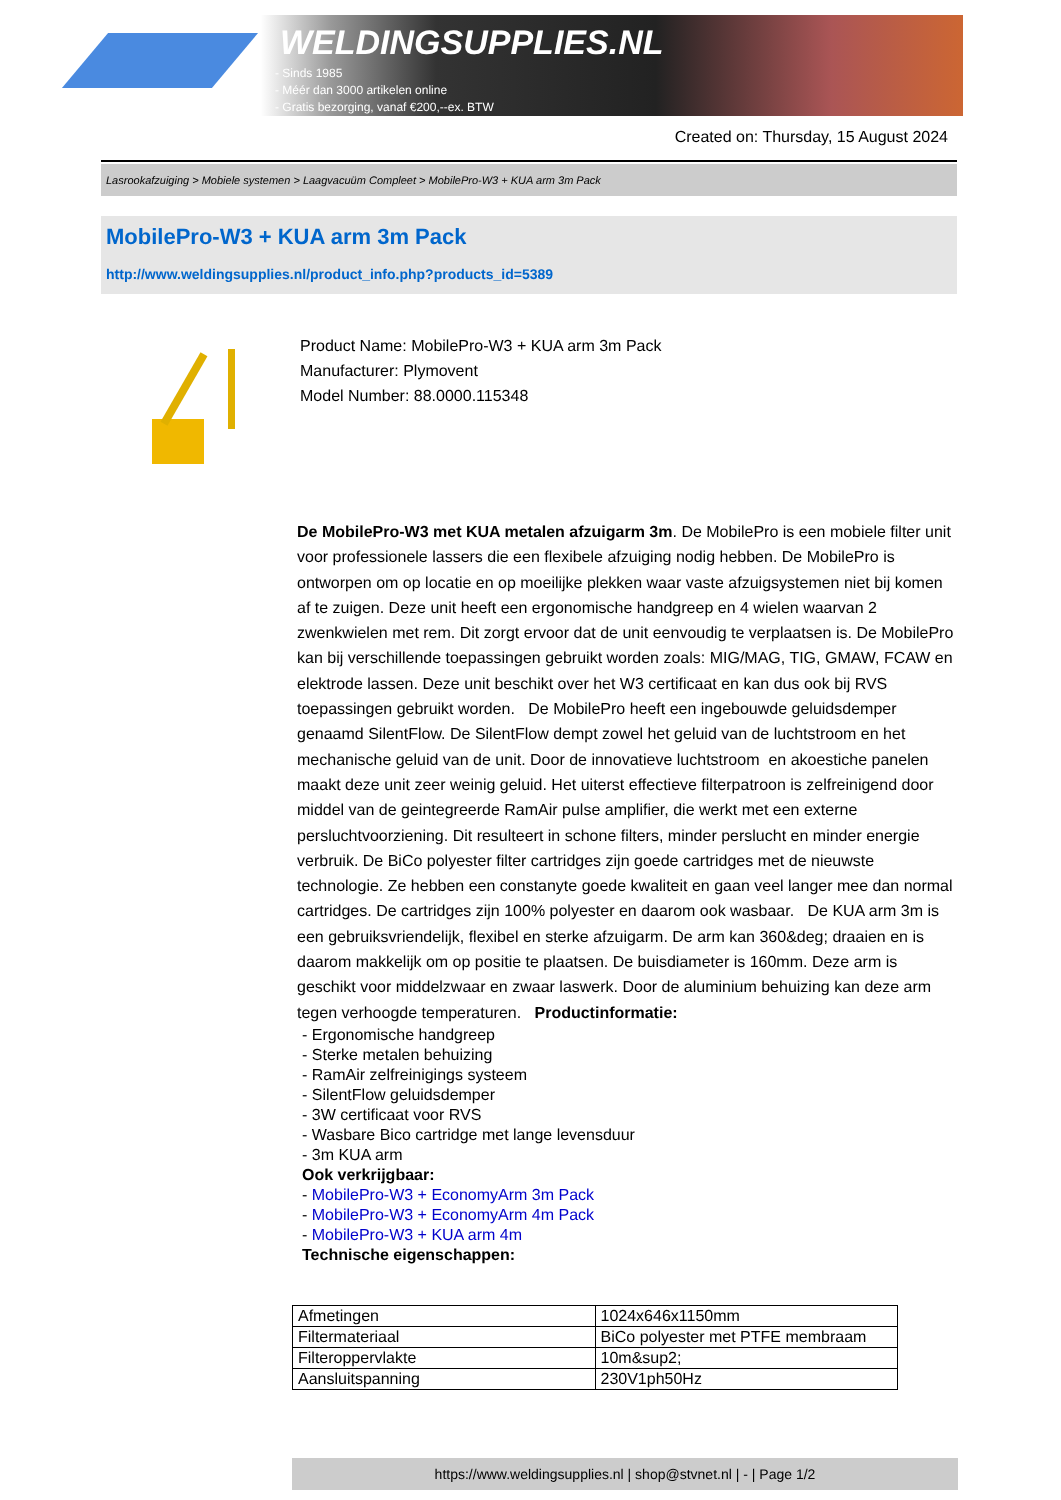WELDINGSUPPLIES.NL
- Sinds 1985
- Méér dan 3000 artikelen online
- Gratis bezorging, vanaf €200,--ex. BTW
Created on: Thursday, 15 August 2024
Lasrookafzuiging > Mobiele systemen > Laagvacuüm Compleet > MobilePro-W3 + KUA arm 3m Pack
MobilePro-W3 + KUA arm 3m Pack
http://www.weldingsupplies.nl/product_info.php?products_id=5389
Product Name: MobilePro-W3 + KUA arm 3m Pack
Manufacturer: Plymovent
Model Number: 88.0000.115348
De MobilePro-W3 met KUA metalen afzuigarm 3m. De MobilePro is een mobiele filter unit voor professionele lassers die een flexibele afzuiging nodig hebben. De MobilePro is ontworpen om op locatie en op moeilijke plekken waar vaste afzuigsystemen niet bij komen af te zuigen. Deze unit heeft een ergonomische handgreep en 4 wielen waarvan 2 zwenkwielen met rem. Dit zorgt ervoor dat de unit eenvoudig te verplaatsen is. De MobilePro kan bij verschillende toepassingen gebruikt worden zoals: MIG/MAG, TIG, GMAW, FCAW en elektrode lassen. Deze unit beschikt over het W3 certificaat en kan dus ook bij RVS toepassingen gebruikt worden. De MobilePro heeft een ingebouwde geluidsdemper genaamd SilentFlow. De SilentFlow dempt zowel het geluid van de luchtstroom en het mechanische geluid van de unit. Door de innovatieve luchtstroom en akoestiche panelen maakt deze unit zeer weinig geluid. Het uiterst effectieve filterpatroon is zelfreinigend door middel van de geintegreerde RamAir pulse amplifier, die werkt met een externe persluchtvoorziening. Dit resulteert in schone filters, minder perslucht en minder energie verbruik. De BiCo polyester filter cartridges zijn goede cartridges met de nieuwste technologie. Ze hebben een constanyte goede kwaliteit en gaan veel langer mee dan normal cartridges. De cartridges zijn 100% polyester en daarom ook wasbaar. De KUA arm 3m is een gebruiksvriendelijk, flexibel en sterke afzuigarm. De arm kan 360&deg; draaien en is daarom makkelijk om op positie te plaatsen. De buisdiameter is 160mm. Deze arm is geschikt voor middelzwaar en zwaar laswerk. Door de aluminium behuizing kan deze arm tegen verhoogde temperaturen. Productinformatie:
- Ergonomische handgreep
- Sterke metalen behuizing
- RamAir zelfreinigings systeem
- SilentFlow geluidsdemper
- 3W certificaat voor RVS
- Wasbare Bico cartridge met lange levensduur
- 3m KUA arm
Ook verkrijgbaar:
- MobilePro-W3 + EconomyArm 3m Pack
- MobilePro-W3 + EconomyArm 4m Pack
- MobilePro-W3 + KUA arm 4m
Technische eigenschappen:
| Afmetingen | 1024x646x1150mm |
| Filtermateriaal | BiCo polyester met PTFE membraam |
| Filteroppervlakte | 10m&sup2; |
| Aansluitspanning | 230V1ph50Hz |
https://www.weldingsupplies.nl | shop@stvnet.nl | - | Page 1/2